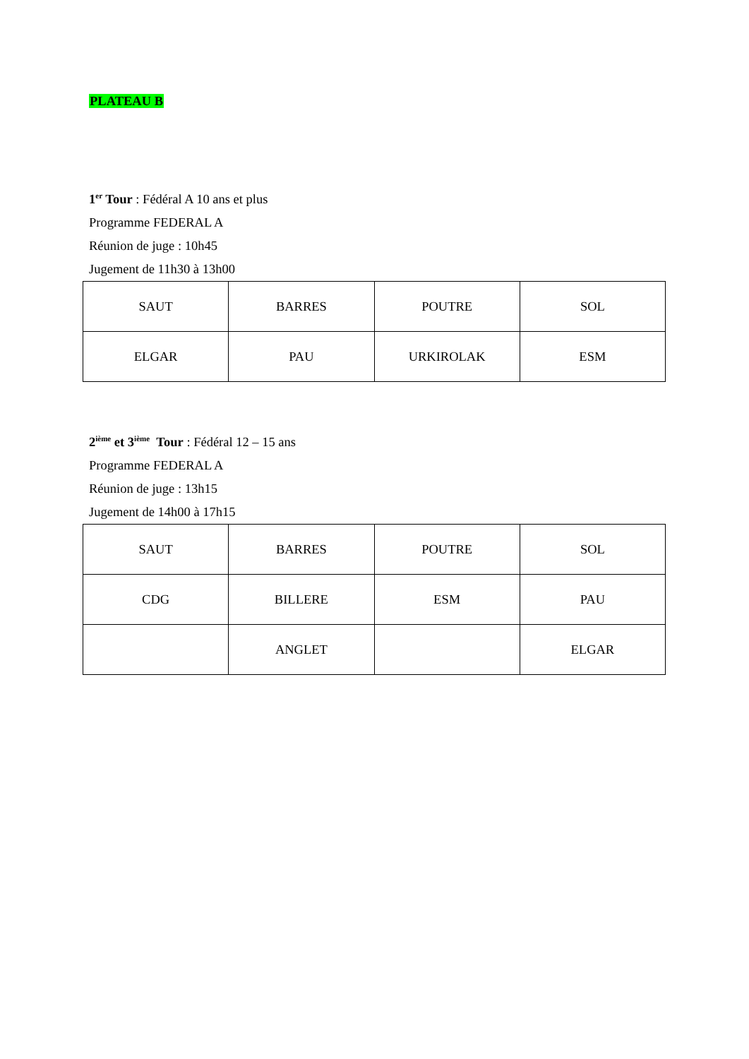PLATEAU B
1<sup>er</sup> Tour : Fédéral A 10 ans et plus
Programme FEDERAL A
Réunion de juge : 10h45
Jugement de 11h30 à 13h00
| SAUT | BARRES | POUTRE | SOL |
| ELGAR | PAU | URKIROLAK | ESM |
2<sup>ième</sup> et 3<sup>ième</sup> Tour : Fédéral 12 – 15 ans
Programme FEDERAL A
Réunion de juge : 13h15
Jugement de 14h00 à 17h15
| SAUT | BARRES | POUTRE | SOL |
| CDG | BILLERE | ESM | PAU |
| | ANGLET | | ELGAR |